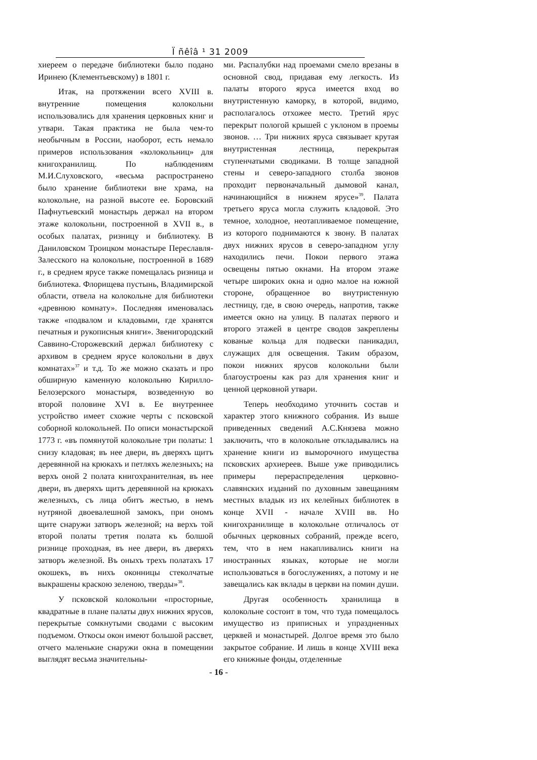Ï ñêîâ ¹ 31 2009
хиереем о передаче библиотеки было подано Иринею (Клементьевскому) в 1801 г.
Итак, на протяжении всего XVIII в. внутренние помещения колокольни использовались для хранения церковных книг и утвари. Такая практика не была чем-то необычным в России, наоборот, есть немало примеров использования «колокольниц» для книгохранилищ. По наблюдениям М.И.Слуховского, «весьма распространено было хранение библиотеки вне храма, на колокольне, на разной высоте ее. Боровский Пафнутьевский монастырь держал на втором этаже колокольни, построенной в XVII в., в особых палатах, ризницу и библиотеку. В Даниловском Троицком монастыре Переславля-Залесского на колокольне, построенной в 1689 г., в среднем ярусе также помещалась ризница и библиотека. Флорищева пустынь, Владимирской области, отвела на колокольне для библиотеки «древнюю комнату». Последняя именовалась также «подвалом и кладовыми, где хранятся печатныя и рукописныя книги». Звенигородский Саввино-Сторожевский держал библиотеку с архивом в среднем ярусе колокольни в двух комнатах»<sup>37</sup> и т.д. То же можно сказать и про обширную каменную колокольню Кирилло-Белозерского монастыря, возведенную во второй половине XVI в. Ее внутреннее устройство имеет схожие черты с псковской соборной колокольней. По описи монастырской 1773 г. «въ помянутой колокольне три полаты: 1 снизу кладовая; въ нее двери, въ дверяхъ щитъ деревянной на крюкахъ и петляхъ железныхъ; на верхъ оной 2 полата книгохранителная, въ нее двери, въ дверяхъ щитъ деревянной на крюкахъ железныхъ, съ лица обитъ жестью, в немъ нутряной двоевалешной замокъ, при ономъ щите снаружи затворъ железной; на верхъ той второй полаты третия полата къ болшой ризнице проходная, въ нее двери, въ дверяхъ затворъ железной. Въ оныхъ трехъ полатахъ 17 окошекъ, въ нихъ оконницы стеколчатые выкрашены краскою зеленою, тверды»<sup>38</sup>.
У псковской колокольни «просторные, квадратные в плане палаты двух нижних ярусов, перекрытые сомкнутыми сводами с высоким подъемом. Откосы окон имеют большой рассвет, отчего маленькие снаружи окна в помещении выглядят весьма значительны-
ми. Распалубки над проемами смело врезаны в основной свод, придавая ему легкость. Из палаты второго яруса имеется вход во внутристенную каморку, в которой, видимо, располагалось отхожее место. Третий ярус перекрыт пологой крышей с уклоном в проемы звонов. … Три нижних яруса связывает крутая внутристенная лестница, перекрытая ступенчатыми сводиками. В толще западной стены и северо-западного столба звонов проходит первоначальный дымовой канал, начинающийся в нижнем ярусе»<sup>39</sup>. Палата третьего яруса могла служить кладовой. Это темное, холодное, неотапливаемое помещение, из которого поднимаются к звону. В палатах двух нижних ярусов в северо-западном углу находились печи. Покои первого этажа освещены пятью окнами. На втором этаже четыре широких окна и одно малое на южной стороне, обращенное во внутристенную лестницу, где, в свою очередь, напротив, также имеется окно на улицу. В палатах первого и второго этажей в центре сводов закреплены кованые кольца для подвески паникадил, служащих для освещения. Таким образом, покои нижних ярусов колокольни были благоустроены как раз для хранения книг и ценной церковной утвари.
Теперь необходимо уточнить состав и характер этого книжного собрания. Из выше приведенных сведений А.С.Князева можно заключить, что в колокольне откладывались на хранение книги из выморочного имущества псковских архиереев. Выше уже приводились примеры перераспределения церковно-славянских изданий по духовным завещаниям местных владык из их келейных библиотек в конце XVII - начале XVIII вв. Но книгохранилище в колокольне отличалось от обычных церковных собраний, прежде всего, тем, что в нем накапливались книги на иностранных языках, которые не могли использоваться в богослужениях, а потому и не завещались как вклады в церкви на помин души.
Другая особенность хранилища в колокольне состоит в том, что туда помещалось имущество из приписных и упраздненных церквей и монастырей. Долгое время это было закрытое собрание. И лишь в конце XVIII века его книжные фонды, отделенные
- 16 -